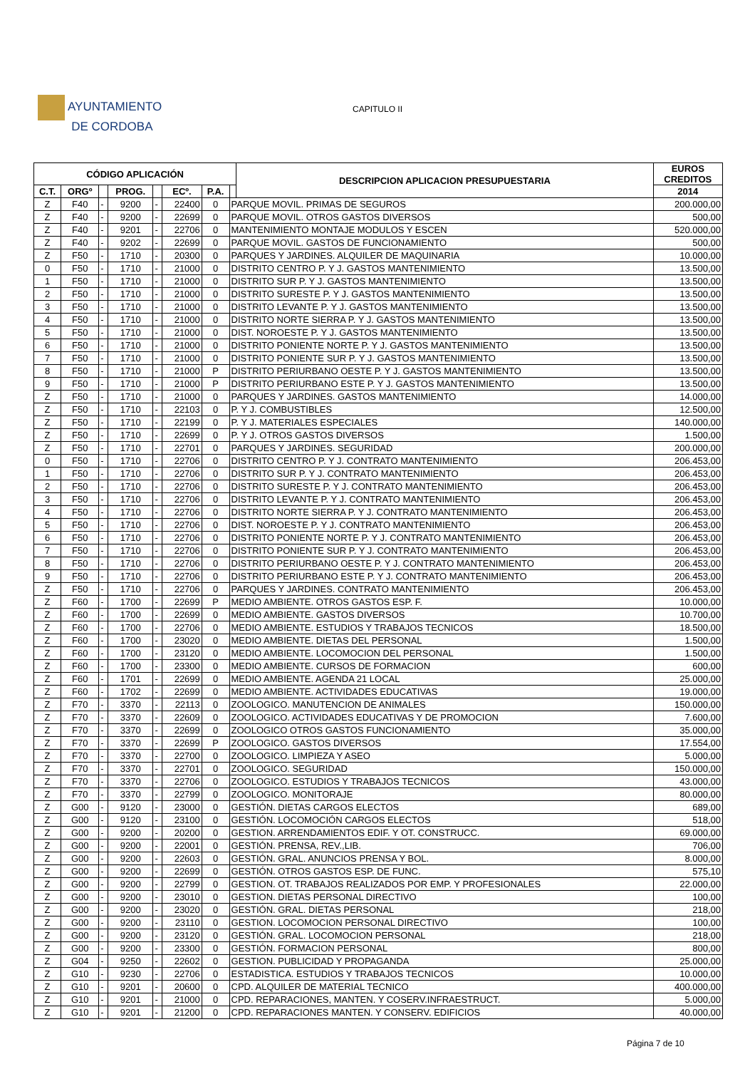AYUNTAMIENTO
DE CORDOBA
CAPITULO II
| CÓDIGO APLICACIÓN | | | | | | | | DESCRIPCION APLICACION PRESUPUESTARIA | EUROS CREDITOS |
| --- | --- | --- | --- | --- | --- | --- | --- | --- | --- |
| C.T. | ORGº | | PROG. | | ECº. | P.A. | | | 2014 |
| Z | F40 | - | 9200 | - | 22400 | 0 | PARQUE MOVIL. PRIMAS DE SEGUROS | | 200.000,00 |
| Z | F40 | - | 9200 | - | 22699 | 0 | PARQUE MOVIL. OTROS GASTOS DIVERSOS | | 500,00 |
| Z | F40 | - | 9201 | - | 22706 | 0 | MANTENIMIENTO MONTAJE MODULOS Y ESCEN | | 520.000,00 |
| Z | F40 | - | 9202 | - | 22699 | 0 | PARQUE MOVIL. GASTOS DE FUNCIONAMIENTO | | 500,00 |
| Z | F50 | - | 1710 | - | 20300 | 0 | PARQUES Y JARDINES. ALQUILER DE MAQUINARIA | | 10.000,00 |
| 0 | F50 | - | 1710 | - | 21000 | 0 | DISTRITO CENTRO P. Y J. GASTOS MANTENIMIENTO | | 13.500,00 |
| 1 | F50 | - | 1710 | - | 21000 | 0 | DISTRITO SUR P. Y J. GASTOS MANTENIMIENTO | | 13.500,00 |
| 2 | F50 | - | 1710 | - | 21000 | 0 | DISTRITO SURESTE P. Y J. GASTOS MANTENIMIENTO | | 13.500,00 |
| 3 | F50 | - | 1710 | - | 21000 | 0 | DISTRITO LEVANTE P. Y J. GASTOS MANTENIMIENTO | | 13.500,00 |
| 4 | F50 | - | 1710 | - | 21000 | 0 | DISTRITO NORTE SIERRA P. Y J. GASTOS MANTENIMIENTO | | 13.500,00 |
| 5 | F50 | - | 1710 | - | 21000 | 0 | DIST. NOROESTE P. Y J. GASTOS MANTENIMIENTO | | 13.500,00 |
| 6 | F50 | - | 1710 | - | 21000 | 0 | DISTRITO PONIENTE NORTE P. Y J. GASTOS MANTENIMIENTO | | 13.500,00 |
| 7 | F50 | - | 1710 | - | 21000 | 0 | DISTRITO PONIENTE SUR P. Y J. GASTOS MANTENIMIENTO | | 13.500,00 |
| 8 | F50 | - | 1710 | - | 21000 | P | DISTRITO PERIURBANO OESTE P. Y J. GASTOS MANTENIMIENTO | | 13.500,00 |
| 9 | F50 | - | 1710 | - | 21000 | P | DISTRITO PERIURBANO ESTE P. Y J. GASTOS MANTENIMIENTO | | 13.500,00 |
| Z | F50 | - | 1710 | - | 21000 | 0 | PARQUES Y JARDINES. GASTOS MANTENIMIENTO | | 14.000,00 |
| Z | F50 | - | 1710 | - | 22103 | 0 | P. Y J. COMBUSTIBLES | | 12.500,00 |
| Z | F50 | - | 1710 | - | 22199 | 0 | P. Y J. MATERIALES ESPECIALES | | 140.000,00 |
| Z | F50 | - | 1710 | - | 22699 | 0 | P. Y J. OTROS GASTOS DIVERSOS | | 1.500,00 |
| Z | F50 | - | 1710 | - | 22701 | 0 | PARQUES Y JARDINES. SEGURIDAD | | 200.000,00 |
| 0 | F50 | - | 1710 | - | 22706 | 0 | DISTRITO CENTRO P. Y J. CONTRATO MANTENIMIENTO | | 206.453,00 |
| 1 | F50 | - | 1710 | - | 22706 | 0 | DISTRITO SUR P. Y J. CONTRATO MANTENIMIENTO | | 206.453,00 |
| 2 | F50 | - | 1710 | - | 22706 | 0 | DISTRITO SURESTE P. Y J. CONTRATO MANTENIMIENTO | | 206.453,00 |
| 3 | F50 | - | 1710 | - | 22706 | 0 | DISTRITO LEVANTE P. Y J. CONTRATO MANTENIMIENTO | | 206.453,00 |
| 4 | F50 | - | 1710 | - | 22706 | 0 | DISTRITO NORTE SIERRA P. Y J. CONTRATO MANTENIMIENTO | | 206.453,00 |
| 5 | F50 | - | 1710 | - | 22706 | 0 | DIST. NOROESTE P. Y J. CONTRATO MANTENIMIENTO | | 206.453,00 |
| 6 | F50 | - | 1710 | - | 22706 | 0 | DISTRITO PONIENTE NORTE P. Y J. CONTRATO MANTENIMIENTO | | 206.453,00 |
| 7 | F50 | - | 1710 | - | 22706 | 0 | DISTRITO PONIENTE SUR P. Y J. CONTRATO MANTENIMIENTO | | 206.453,00 |
| 8 | F50 | - | 1710 | - | 22706 | 0 | DISTRITO PERIURBANO OESTE P. Y J. CONTRATO MANTENIMIENTO | | 206.453,00 |
| 9 | F50 | - | 1710 | - | 22706 | 0 | DISTRITO PERIURBANO ESTE P. Y J. CONTRATO MANTENIMIENTO | | 206.453,00 |
| Z | F50 | - | 1710 | - | 22706 | 0 | PARQUES Y JARDINES. CONTRATO MANTENIMIENTO | | 206.453,00 |
| Z | F60 | - | 1700 | - | 22699 | P | MEDIO AMBIENTE. OTROS GASTOS ESP. F. | | 10.000,00 |
| Z | F60 | - | 1700 | - | 22699 | 0 | MEDIO AMBIENTE. GASTOS DIVERSOS | | 10.700,00 |
| Z | F60 | - | 1700 | - | 22706 | 0 | MEDIO AMBIENTE. ESTUDIOS Y TRABAJOS TECNICOS | | 18.500,00 |
| Z | F60 | - | 1700 | - | 23020 | 0 | MEDIO AMBIENTE. DIETAS DEL PERSONAL | | 1.500,00 |
| Z | F60 | - | 1700 | - | 23120 | 0 | MEDIO AMBIENTE. LOCOMOCION DEL PERSONAL | | 1.500,00 |
| Z | F60 | - | 1700 | - | 23300 | 0 | MEDIO AMBIENTE. CURSOS DE FORMACION | | 600,00 |
| Z | F60 | - | 1701 | - | 22699 | 0 | MEDIO AMBIENTE. AGENDA 21 LOCAL | | 25.000,00 |
| Z | F60 | - | 1702 | - | 22699 | 0 | MEDIO AMBIENTE. ACTIVIDADES EDUCATIVAS | | 19.000,00 |
| Z | F70 | - | 3370 | - | 22113 | 0 | ZOOLOGICO. MANUTENCION DE ANIMALES | | 150.000,00 |
| Z | F70 | - | 3370 | - | 22609 | 0 | ZOOLOGICO. ACTIVIDADES EDUCATIVAS Y DE PROMOCION | | 7.600,00 |
| Z | F70 | - | 3370 | - | 22699 | 0 | ZOOLOGICO OTROS GASTOS FUNCIONAMIENTO | | 35.000,00 |
| Z | F70 | - | 3370 | - | 22699 | P | ZOOLOGICO. GASTOS DIVERSOS | | 17.554,00 |
| Z | F70 | - | 3370 | - | 22700 | 0 | ZOOLOGICO. LIMPIEZA Y ASEO | | 5.000,00 |
| Z | F70 | - | 3370 | - | 22701 | 0 | ZOOLOGICO. SEGURIDAD | | 150.000,00 |
| Z | F70 | - | 3370 | - | 22706 | 0 | ZOOLOGICO. ESTUDIOS Y TRABAJOS TECNICOS | | 43.000,00 |
| Z | F70 | - | 3370 | - | 22799 | 0 | ZOOLOGICO. MONITORAJE | | 80.000,00 |
| Z | G00 | - | 9120 | - | 23000 | 0 | GESTIÓN. DIETAS CARGOS ELECTOS | | 689,00 |
| Z | G00 | - | 9120 | - | 23100 | 0 | GESTIÓN. LOCOMOCIÓN CARGOS ELECTOS | | 518,00 |
| Z | G00 | - | 9200 | - | 20200 | 0 | GESTION. ARRENDAMIENTOS EDIF. Y OT. CONSTRUCC. | | 69.000,00 |
| Z | G00 | - | 9200 | - | 22001 | 0 | GESTIÓN. PRENSA, REV.,LIB. | | 706,00 |
| Z | G00 | - | 9200 | - | 22603 | 0 | GESTIÓN. GRAL. ANUNCIOS PRENSA Y BOL. | | 8.000,00 |
| Z | G00 | - | 9200 | - | 22699 | 0 | GESTIÓN. OTROS GASTOS ESP. DE FUNC. | | 575,10 |
| Z | G00 | - | 9200 | - | 22799 | 0 | GESTION. OT. TRABAJOS REALIZADOS POR EMP. Y PROFESIONALES | | 22.000,00 |
| Z | G00 | - | 9200 | - | 23010 | 0 | GESTION. DIETAS PERSONAL DIRECTIVO | | 100,00 |
| Z | G00 | - | 9200 | - | 23020 | 0 | GESTIÓN. GRAL. DIETAS PERSONAL | | 218,00 |
| Z | G00 | - | 9200 | - | 23110 | 0 | GESTION. LOCOMOCION PERSONAL DIRECTIVO | | 100,00 |
| Z | G00 | - | 9200 | - | 23120 | 0 | GESTIÓN. GRAL. LOCOMOCION PERSONAL | | 218,00 |
| Z | G00 | - | 9200 | - | 23300 | 0 | GESTIÓN. FORMACION PERSONAL | | 800,00 |
| Z | G04 | - | 9250 | - | 22602 | 0 | GESTION. PUBLICIDAD Y PROPAGANDA | | 25.000,00 |
| Z | G10 | - | 9230 | - | 22706 | 0 | ESTADISTICA. ESTUDIOS Y TRABAJOS TECNICOS | | 10.000,00 |
| Z | G10 | - | 9201 | - | 20600 | 0 | CPD. ALQUILER DE MATERIAL TECNICO | | 400.000,00 |
| Z | G10 | - | 9201 | - | 21000 | 0 | CPD. REPARACIONES, MANTEN. Y COSERV.INFRAESTRUCT. | | 5.000,00 |
| Z | G10 | - | 9201 | - | 21200 | 0 | CPD. REPARACIONES MANTEN. Y CONSERV. EDIFICIOS | | 40.000,00 |
Página 7 de 10